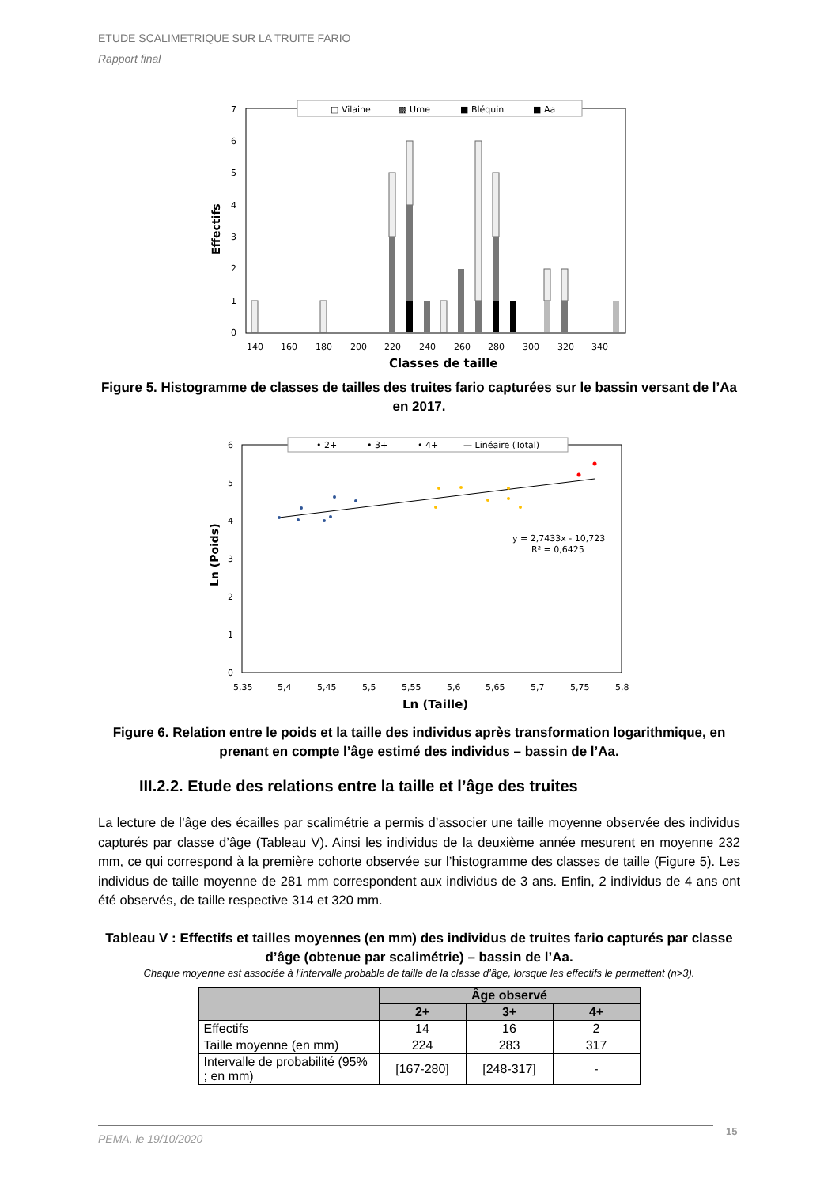ETUDE SCALIMETRIQUE SUR LA TRUITE FARIO
Rapport final
□ Vilaine
▩ Urne
■ Bléquin
■ Aa
7
6
5
4
3
2
1
0
Effectifs
140
160
180
200
220
240
260
280
300
320
340
Classes de taille
Figure 5. Histogramme de classes de tailles des truites fario capturées sur le bassin versant de l’Aa en 2017.
• 2+
• 3+
• 4+
— Linéaire (Total)
6
5
4
3
2
1
0
Ln (Poids)
y = 2,7433x - 10,723
R² = 0,6425
5,35
5,4
5,45
5,5
5,55
5,6
5,65
5,7
5,75
5,8
Ln (Taille)
Figure 6. Relation entre le poids et la taille des individus après transformation logarithmique, en prenant en compte l’âge estimé des individus – bassin de l’Aa.
III.2.2. Etude des relations entre la taille et l’âge des truites
La lecture de l’âge des écailles par scalimétrie a permis d’associer une taille moyenne observée des individus capturés par classe d’âge (Tableau V). Ainsi les individus de la deuxième année mesurent en moyenne 232 mm, ce qui correspond à la première cohorte observée sur l’histogramme des classes de taille (Figure 5). Les individus de taille moyenne de 281 mm correspondent aux individus de 3 ans. Enfin, 2 individus de 4 ans ont été observés, de taille respective 314 et 320 mm.
Tableau V : Effectifs et tailles moyennes (en mm) des individus de truites fario capturés par classe d’âge (obtenue par scalimétrie) – bassin de l’Aa.
Chaque moyenne est associée à l’intervalle probable de taille de la classe d’âge, lorsque les effectifs le permettent (n>3).
| | Âge observé | | |
| --- | --- | --- | --- |
| | 2+ | 3+ | 4+ |
| Effectifs | 14 | 16 | 2 |
| Taille moyenne (en mm) | 224 | 283 | 317 |
| Intervalle de probabilité (95% ; en mm) | [167-280] | [248-317] | - |
PEMA, le 19/10/2020 15